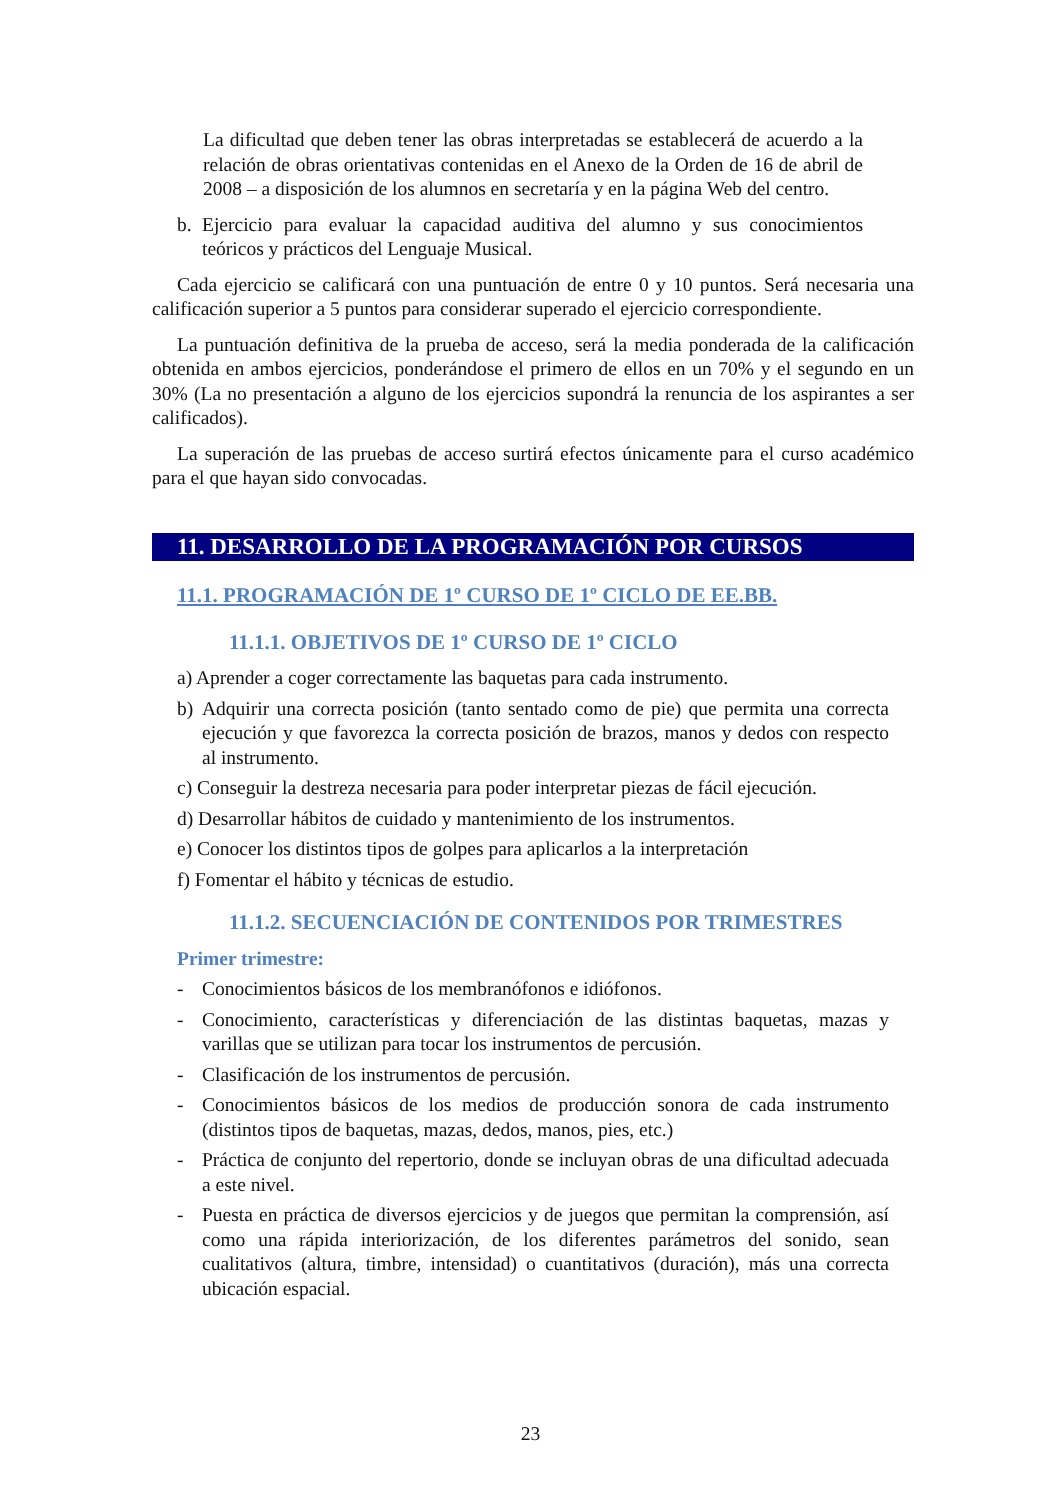La dificultad que deben tener las obras interpretadas se establecerá de acuerdo a la relación de obras orientativas contenidas en el Anexo de la Orden de 16 de abril de 2008 – a disposición de los alumnos en secretaría y en la página Web del centro.
b. Ejercicio para evaluar la capacidad auditiva del alumno y sus conocimientos teóricos y prácticos del Lenguaje Musical.
Cada ejercicio se calificará con una puntuación de entre 0 y 10 puntos. Será necesaria una calificación superior a 5 puntos para considerar superado el ejercicio correspondiente.
La puntuación definitiva de la prueba de acceso, será la media ponderada de la calificación obtenida en ambos ejercicios, ponderándose el primero de ellos en un 70% y el segundo en un 30% (La no presentación a alguno de los ejercicios supondrá la renuncia de los aspirantes a ser calificados).
La superación de las pruebas de acceso surtirá efectos únicamente para el curso académico para el que hayan sido convocadas.
11. DESARROLLO DE LA PROGRAMACIÓN POR CURSOS
11.1. PROGRAMACIÓN DE 1º CURSO DE 1º CICLO DE EE.BB.
11.1.1. OBJETIVOS DE 1º CURSO DE 1º CICLO
a) Aprender a coger correctamente las baquetas para cada instrumento.
b) Adquirir una correcta posición (tanto sentado como de pie) que permita una correcta ejecución y que favorezca la correcta posición de brazos, manos y dedos con respecto al instrumento.
c) Conseguir la destreza necesaria para poder interpretar piezas de fácil ejecución.
d) Desarrollar hábitos de cuidado y mantenimiento de los instrumentos.
e) Conocer los distintos tipos de golpes para aplicarlos a la interpretación
f) Fomentar el hábito y técnicas de estudio.
11.1.2. SECUENCIACIÓN DE CONTENIDOS POR TRIMESTRES
Primer trimestre:
- Conocimientos básicos de los membranófonos e idiófonos.
- Conocimiento, características y diferenciación de las distintas baquetas, mazas y varillas que se utilizan para tocar los instrumentos de percusión.
- Clasificación de los instrumentos de percusión.
- Conocimientos básicos de los medios de producción sonora de cada instrumento (distintos tipos de baquetas, mazas, dedos, manos, pies, etc.)
- Práctica de conjunto del repertorio, donde se incluyan obras de una dificultad adecuada a este nivel.
- Puesta en práctica de diversos ejercicios y de juegos que permitan la comprensión, así como una rápida interiorización, de los diferentes parámetros del sonido, sean cualitativos (altura, timbre, intensidad) o cuantitativos (duración), más una correcta ubicación espacial.
23